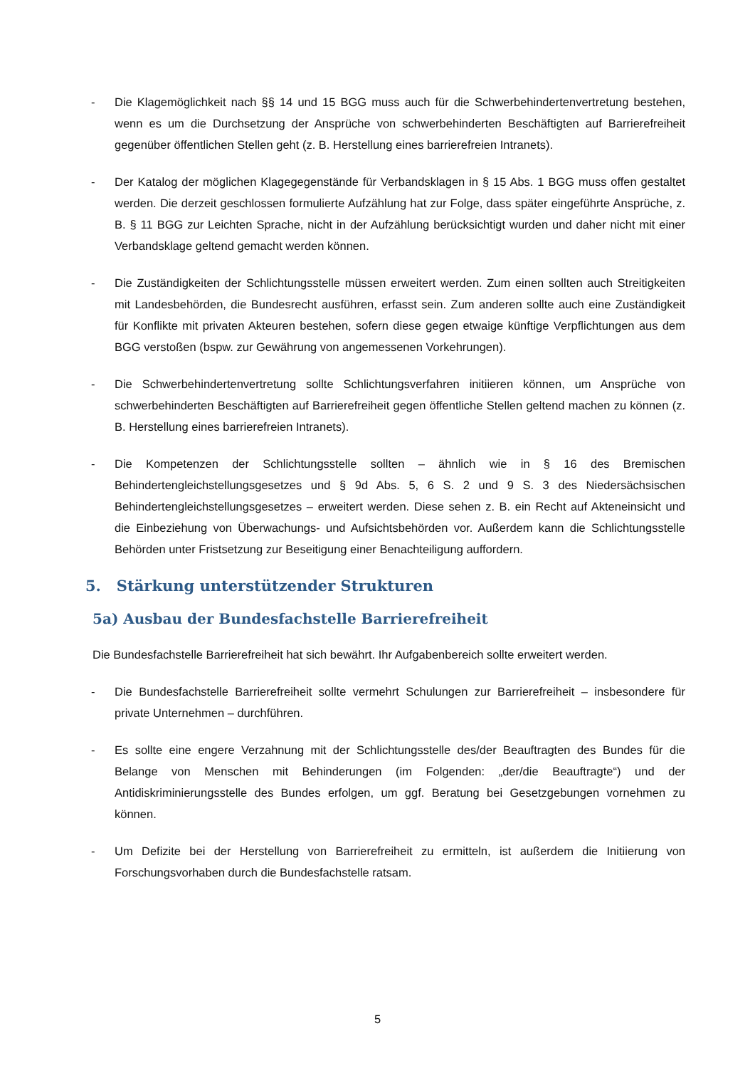- Die Klagemöglichkeit nach §§ 14 und 15 BGG muss auch für die Schwerbehindertenvertretung bestehen, wenn es um die Durchsetzung der Ansprüche von schwerbehinderten Beschäftigten auf Barrierefreiheit gegenüber öffentlichen Stellen geht (z. B. Herstellung eines barrierefreien Intranets).
- Der Katalog der möglichen Klagegegenstände für Verbandsklagen in § 15 Abs. 1 BGG muss offen gestaltet werden. Die derzeit geschlossen formulierte Aufzählung hat zur Folge, dass später eingeführte Ansprüche, z. B. § 11 BGG zur Leichten Sprache, nicht in der Aufzählung berücksichtigt wurden und daher nicht mit einer Verbandsklage geltend gemacht werden können.
- Die Zuständigkeiten der Schlichtungsstelle müssen erweitert werden. Zum einen sollten auch Streitigkeiten mit Landesbehörden, die Bundesrecht ausführen, erfasst sein. Zum anderen sollte auch eine Zuständigkeit für Konflikte mit privaten Akteuren bestehen, sofern diese gegen etwaige künftige Verpflichtungen aus dem BGG verstoßen (bspw. zur Gewährung von angemessenen Vorkehrungen).
- Die Schwerbehindertenvertretung sollte Schlichtungsverfahren initiieren können, um Ansprüche von schwerbehinderten Beschäftigten auf Barrierefreiheit gegen öffentliche Stellen geltend machen zu können (z. B. Herstellung eines barrierefreien Intranets).
- Die Kompetenzen der Schlichtungsstelle sollten – ähnlich wie in § 16 des Bremischen Behindertengleichstellungsgesetzes und § 9d Abs. 5, 6 S. 2 und 9 S. 3 des Niedersächsischen Behindertengleichstellungsgesetzes – erweitert werden. Diese sehen z. B. ein Recht auf Akteneinsicht und die Einbeziehung von Überwachungs- und Aufsichtsbehörden vor. Außerdem kann die Schlichtungsstelle Behörden unter Fristsetzung zur Beseitigung einer Benachteiligung auffordern.
5. Stärkung unterstützender Strukturen
5a) Ausbau der Bundesfachstelle Barrierefreiheit
Die Bundesfachstelle Barrierefreiheit hat sich bewährt. Ihr Aufgabenbereich sollte erweitert werden.
- Die Bundesfachstelle Barrierefreiheit sollte vermehrt Schulungen zur Barrierefreiheit – insbesondere für private Unternehmen – durchführen.
- Es sollte eine engere Verzahnung mit der Schlichtungsstelle des/der Beauftragten des Bundes für die Belange von Menschen mit Behinderungen (im Folgenden: „der/die Beauftragte“) und der Antidiskriminierungsstelle des Bundes erfolgen, um ggf. Beratung bei Gesetzgebungen vornehmen zu können.
- Um Defizite bei der Herstellung von Barrierefreiheit zu ermitteln, ist außerdem die Initiierung von Forschungsvorhaben durch die Bundesfachstelle ratsam.
5